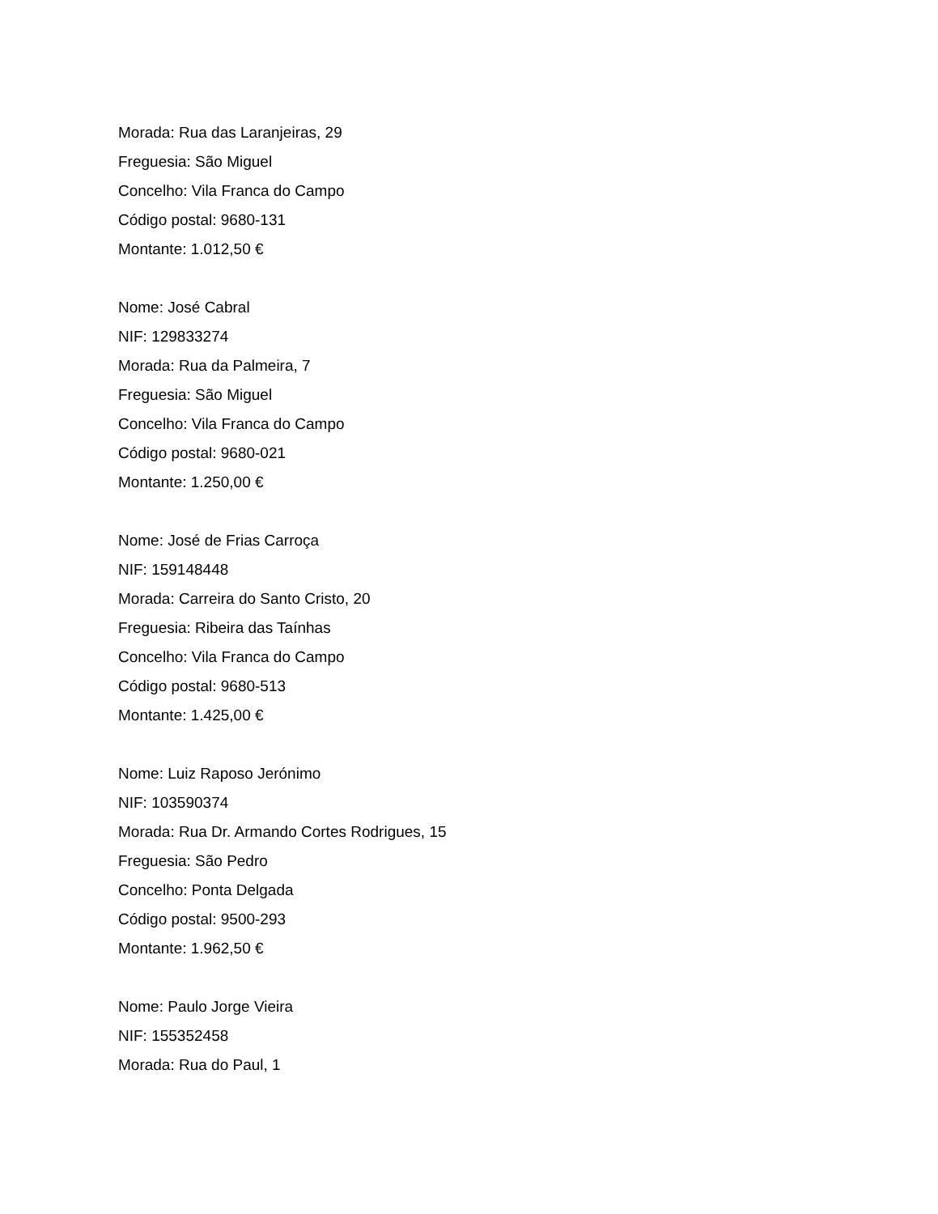Morada: Rua das Laranjeiras, 29
Freguesia: São Miguel
Concelho: Vila Franca do Campo
Código postal: 9680-131
Montante: 1.012,50 €
Nome: José Cabral
NIF: 129833274
Morada: Rua da Palmeira, 7
Freguesia: São Miguel
Concelho: Vila Franca do Campo
Código postal: 9680-021
Montante: 1.250,00 €
Nome: José de Frias Carroça
NIF: 159148448
Morada: Carreira do Santo Cristo, 20
Freguesia: Ribeira das Taínhas
Concelho: Vila Franca do Campo
Código postal: 9680-513
Montante: 1.425,00 €
Nome: Luiz Raposo Jerónimo
NIF: 103590374
Morada: Rua Dr. Armando Cortes Rodrigues, 15
Freguesia: São Pedro
Concelho: Ponta Delgada
Código postal: 9500-293
Montante: 1.962,50 €
Nome: Paulo Jorge Vieira
NIF: 155352458
Morada: Rua do Paul, 1